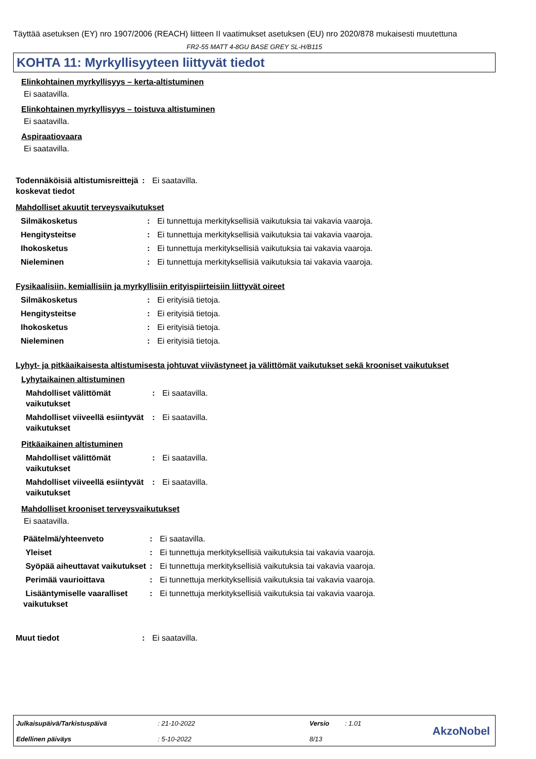Täyttää asetuksen (EY) nro 1907/2006 (REACH) liitteen II vaatimukset asetuksen (EU) nro 2020/878 mukaisesti muutettuna
FR2-55 MATT 4-8GU BASE GREY SL-H/B115
KOHTA 11: Myrkyllisyyteen liittyvät tiedot
Elinkohtainen myrkyllisyys – kerta-altistuminen
Ei saatavilla.
Elinkohtainen myrkyllisyys – toistuva altistuminen
Ei saatavilla.
Aspiraatiovaara
Ei saatavilla.
| Todennäköisiä altistumisreittejä koskevat tiedot | : | Ei saatavilla. |
Mahdolliset akuutit terveysvaikutukset
| Silmäkosketus | : | Ei tunnettuja merkityksellisiä vaikutuksia tai vakavia vaaroja. |
| Hengitysteitse | : | Ei tunnettuja merkityksellisiä vaikutuksia tai vakavia vaaroja. |
| Ihokosketus | : | Ei tunnettuja merkityksellisiä vaikutuksia tai vakavia vaaroja. |
| Nieleminen | : | Ei tunnettuja merkityksellisiä vaikutuksia tai vakavia vaaroja. |
Fysikaalisiin, kemiallisiin ja myrkyllisiin erityispiirteisiin liittyvät oireet
| Silmäkosketus | : | Ei erityisiä tietoja. |
| Hengitysteitse | : | Ei erityisiä tietoja. |
| Ihokosketus | : | Ei erityisiä tietoja. |
| Nieleminen | : | Ei erityisiä tietoja. |
Lyhyt- ja pitkäaikaisesta altistumisesta johtuvat viivästyneet ja välittömät vaikutukset sekä krooniset vaikutukset
Lyhytaikainen altistuminen
| Mahdolliset välittömät vaikutukset | : | Ei saatavilla. |
| Mahdolliset viiveellä esiintyvät vaikutukset | : | Ei saatavilla. |
Pitkäaikainen altistuminen
| Mahdolliset välittömät vaikutukset | : | Ei saatavilla. |
| Mahdolliset viiveellä esiintyvät vaikutukset | : | Ei saatavilla. |
Mahdolliset krooniset terveysvaikutukset
Ei saatavilla.
| Päätelmä/yhteenveto | : | Ei saatavilla. |
| Yleiset | : | Ei tunnettuja merkityksellisiä vaikutuksia tai vakavia vaaroja. |
| Syöpää aiheuttavat vaikutukset | : | Ei tunnettuja merkityksellisiä vaikutuksia tai vakavia vaaroja. |
| Perimää vaurioittava | : | Ei tunnettuja merkityksellisiä vaikutuksia tai vakavia vaaroja. |
| Lisääntymiselle vaaralliset vaikutukset | : | Ei tunnettuja merkityksellisiä vaikutuksia tai vakavia vaaroja. |
| Muut tiedot | : | Ei saatavilla. |
| Julkaisupäivä/Tarkistuspäivä | : 21-10-2022 | Versio | : 1.01 |
| Edellinen päiväys | : 5-10-2022 | 8/13 | |
AkzoNobel